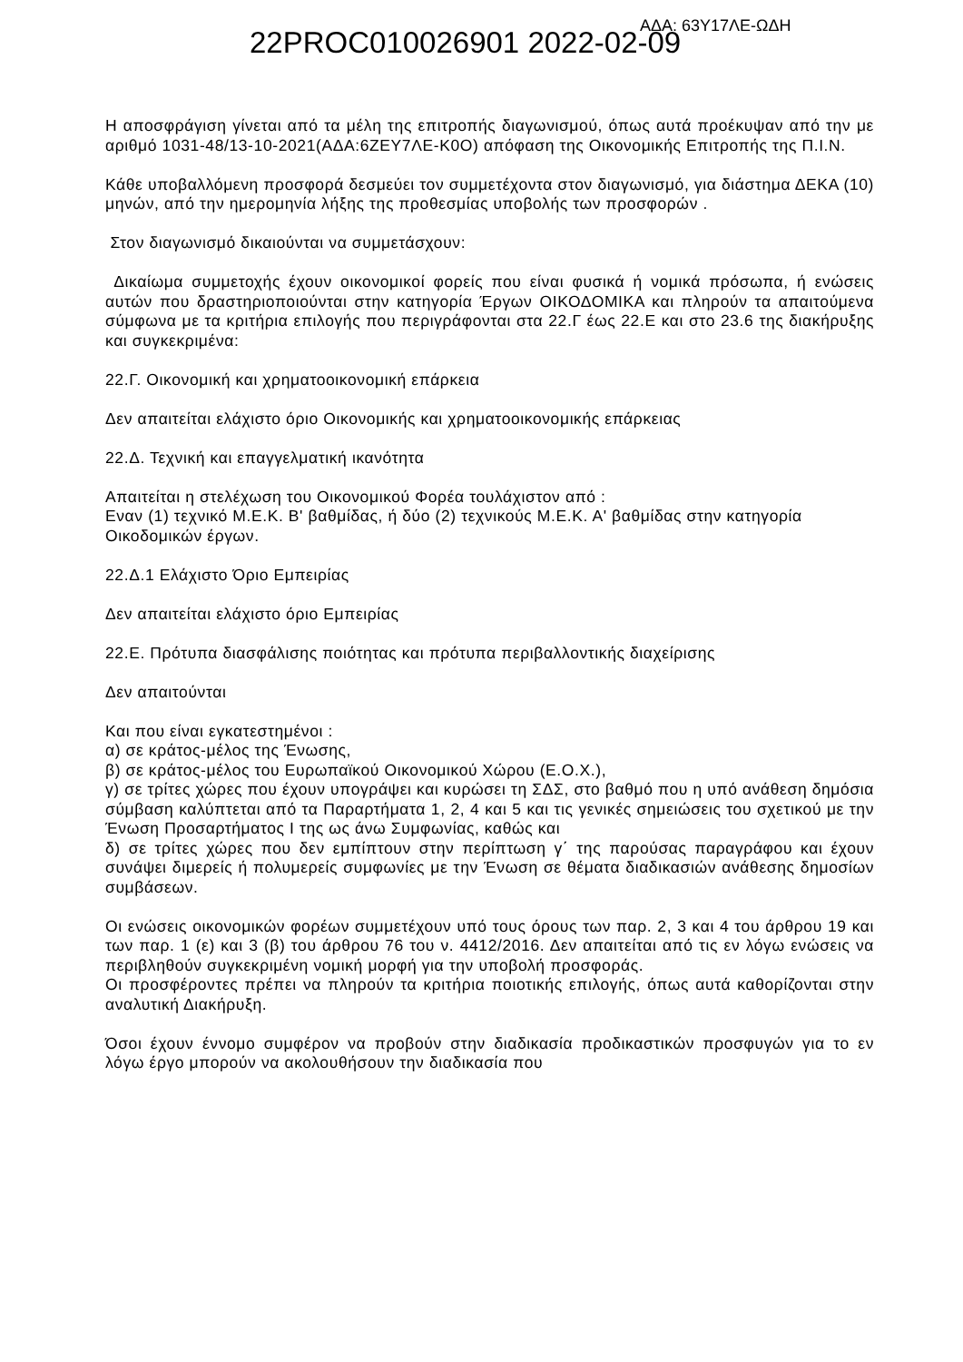22PROC010026901 2022-02-09 ΑΔΑ: 63Υ17ΛΕ-ΩΔΗ
Η αποσφράγιση γίνεται από τα μέλη της επιτροπής διαγωνισμού, όπως αυτά προέκυψαν από την με αριθμό 1031-48/13-10-2021(ΑΔΑ:6ΖΕΥ7ΛΕ-Κ0Ο) απόφαση της Οικονομικής Επιτροπής της Π.Ι.Ν.
Κάθε υποβαλλόμενη προσφορά δεσμεύει τον συμμετέχοντα στον διαγωνισμό, για διάστημα ΔΕΚΑ (10) μηνών, από την ημερομηνία λήξης της προθεσμίας υποβολής των προσφορών .
Στον διαγωνισμό δικαιούνται να συμμετάσχουν:
Δικαίωμα συμμετοχής έχουν οικονομικοί φορείς που είναι φυσικά ή νομικά πρόσωπα, ή ενώσεις αυτών που δραστηριοποιούνται στην κατηγορία Έργων ΟΙΚΟΔΟΜΙΚΑ και πληρούν τα απαιτούμενα σύμφωνα με τα κριτήρια επιλογής που περιγράφονται στα 22.Γ έως 22.Ε και στο 23.6 της διακήρυξης και συγκεκριμένα:
22.Γ. Οικονομική και χρηματοοικονομική επάρκεια
Δεν απαιτείται ελάχιστο όριο Οικονομικής και χρηματοοικονομικής επάρκειας
22.Δ. Τεχνική και επαγγελματική ικανότητα
Απαιτείται η στελέχωση του Οικονομικού Φορέα τουλάχιστον από :
Εναν (1) τεχνικό Μ.Ε.Κ. Β' βαθμίδας, ή δύο (2) τεχνικούς Μ.Ε.Κ. Α' βαθμίδας στην κατηγορία Οικοδομικών έργων.
22.Δ.1 Ελάχιστο Όριο Εμπειρίας
Δεν απαιτείται ελάχιστο όριο Εμπειρίας
22.Ε. Πρότυπα διασφάλισης ποιότητας και πρότυπα περιβαλλοντικής διαχείρισης
Δεν απαιτούνται
Και που είναι εγκατεστημένοι :
α) σε κράτος-μέλος της Ένωσης,
β) σε κράτος-μέλος του Ευρωπαϊκού Οικονομικού Χώρου (Ε.Ο.Χ.),
γ) σε τρίτες χώρες που έχουν υπογράψει και κυρώσει τη ΣΔΣ, στο βαθμό που η υπό ανάθεση δημόσια σύμβαση καλύπτεται από τα Παραρτήματα 1, 2, 4 και 5 και τις γενικές σημειώσεις του σχετικού με την Ένωση Προσαρτήματος Ι της ως άνω Συμφωνίας, καθώς και
δ) σε τρίτες χώρες που δεν εμπίπτουν στην περίπτωση γ΄ της παρούσας παραγράφου και έχουν συνάψει διμερείς ή πολυμερείς συμφωνίες με την Ένωση σε θέματα διαδικασιών ανάθεσης δημοσίων συμβάσεων.
Οι ενώσεις οικονομικών φορέων συμμετέχουν υπό τους όρους των παρ. 2, 3 και 4 του άρθρου 19 και των παρ. 1 (ε) και 3 (β) του άρθρου 76 του ν. 4412/2016. Δεν απαιτείται από τις εν λόγω ενώσεις να περιβληθούν συγκεκριμένη νομική μορφή για την υποβολή προσφοράς.
Οι προσφέροντες πρέπει να πληρούν τα κριτήρια ποιοτικής επιλογής, όπως αυτά καθορίζονται στην αναλυτική Διακήρυξη.
Όσοι έχουν έννομο συμφέρον να προβούν στην διαδικασία προδικαστικών προσφυγών για το εν λόγω έργο μπορούν να ακολουθήσουν την διαδικασία που